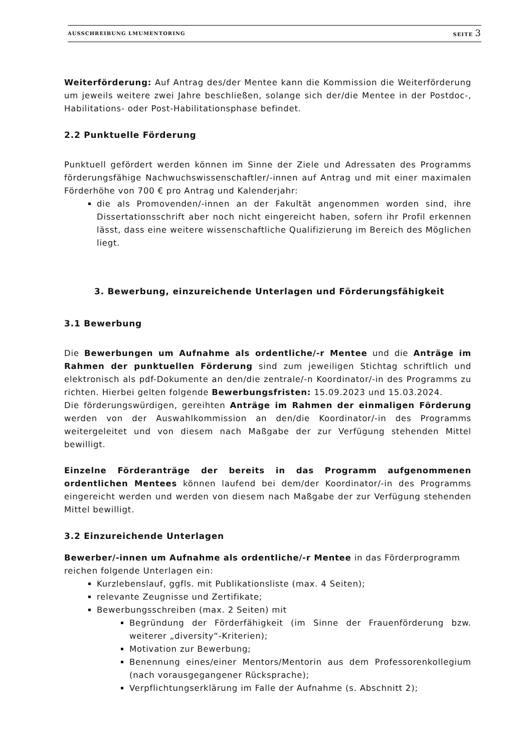AUSSCHREIBUNG LMUMENTORING SEITE 3
Weiterförderung: Auf Antrag des/der Mentee kann die Kommission die Weiterförderung um jeweils weitere zwei Jahre beschließen, solange sich der/die Mentee in der Postdoc-, Habilitations- oder Post-Habilitationsphase befindet.
2.2 Punktuelle Förderung
Punktuell gefördert werden können im Sinne der Ziele und Adressaten des Programms förderungsfähige Nachwuchswissenschaftler/-innen auf Antrag und mit einer maximalen Förderhöhe von 700 € pro Antrag und Kalenderjahr:
die als Promovenden/-innen an der Fakultät angenommen worden sind, ihre Dissertationsschrift aber noch nicht eingereicht haben, sofern ihr Profil erkennen lässt, dass eine weitere wissenschaftliche Qualifizierung im Bereich des Möglichen liegt.
3. Bewerbung, einzureichende Unterlagen und Förderungsfähigkeit
3.1 Bewerbung
Die Bewerbungen um Aufnahme als ordentliche/-r Mentee und die Anträge im Rahmen der punktuellen Förderung sind zum jeweiligen Stichtag schriftlich und elektronisch als pdf-Dokumente an den/die zentrale/-n Koordinator/-in des Programms zu richten. Hierbei gelten folgende Bewerbungsfristen: 15.09.2023 und 15.03.2024.
Die förderungswürdigen, gereihten Anträge im Rahmen der einmaligen Förderung werden von der Auswahlkommission an den/die Koordinator/-in des Programms weitergeleitet und von diesem nach Maßgabe der zur Verfügung stehenden Mittel bewilligt.
Einzelne Förderanträge der bereits in das Programm aufgenommenen ordentlichen Mentees können laufend bei dem/der Koordinator/-in des Programms eingereicht werden und werden von diesem nach Maßgabe der zur Verfügung stehenden Mittel bewilligt.
3.2 Einzureichende Unterlagen
Bewerber/-innen um Aufnahme als ordentliche/-r Mentee in das Förderprogramm reichen folgende Unterlagen ein:
Kurzlebenslauf, ggfls. mit Publikationsliste (max. 4 Seiten);
relevante Zeugnisse und Zertifikate;
Bewerbungsschreiben (max. 2 Seiten) mit
Begründung der Förderfähigkeit (im Sinne der Frauenförderung bzw. weiterer „diversity“-Kriterien);
Motivation zur Bewerbung;
Benennung eines/einer Mentors/Mentorin aus dem Professorenkollegium (nach vorausgegangener Rücksprache);
Verpflichtungserklärung im Falle der Aufnahme (s. Abschnitt 2);